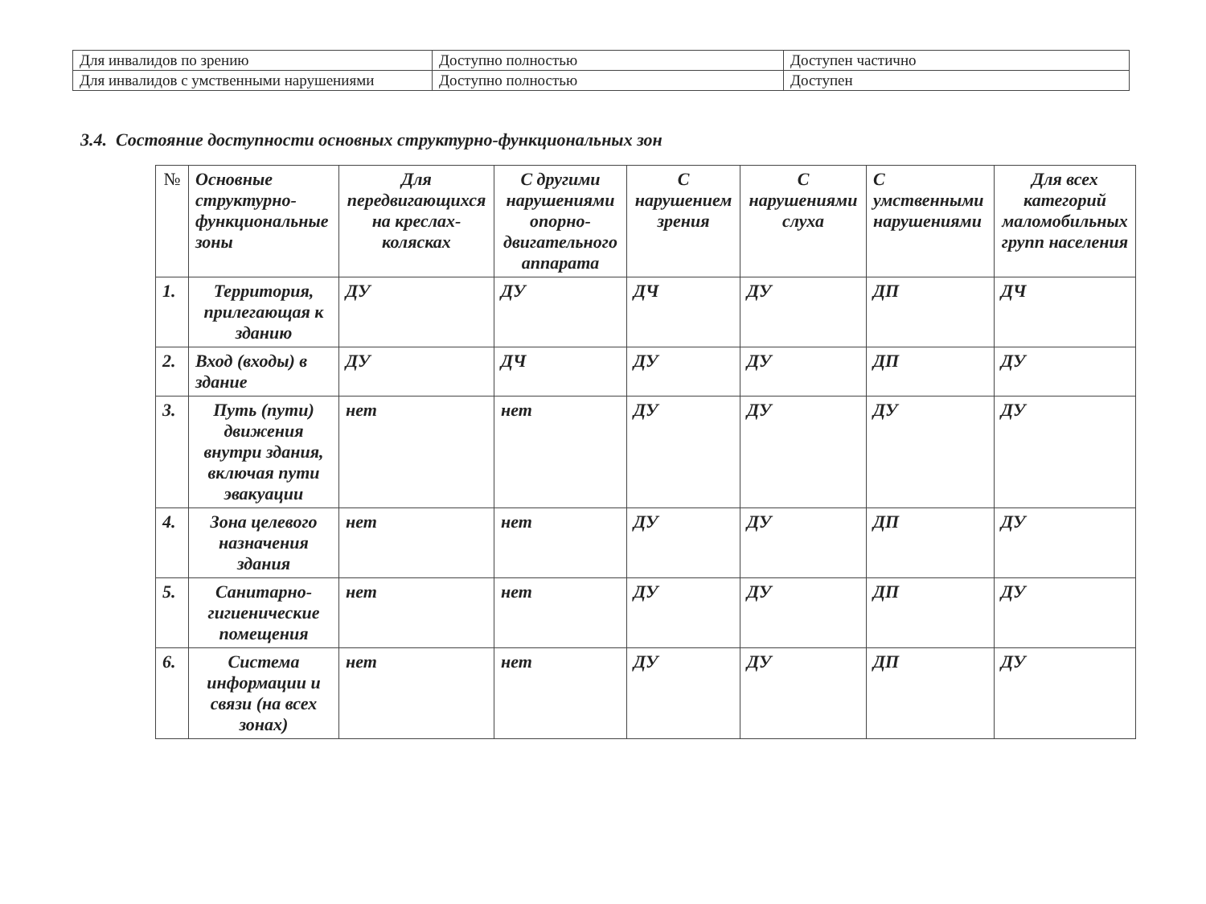| Для инвалидов по зрению | Доступно полностью | Доступен частично |
| Для инвалидов с умственными нарушениями | Доступно полностью | Доступен |
3.4. Состояние доступности основных структурно-функциональных зон
| № | Основные структурно-функциональные зоны | Для передвигающихся на креслах-колясках | С другими нарушениями опорно-двигательного аппарата | С нарушением зрения | С нарушениями слуха | С умственными нарушениями | Для всех категорий маломобильных групп населения |
| --- | --- | --- | --- | --- | --- | --- | --- |
| 1. | Территория, прилегающая к зданию | ДУ | ДУ | ДЧ | ДУ | ДП | ДЧ |
| 2. | Вход (входы) в здание | ДУ | ДЧ | ДУ | ДУ | ДП | ДУ |
| 3. | Путь (пути) движения внутри здания, включая пути эвакуации | нет | нет | ДУ | ДУ | ДУ | ДУ |
| 4. | Зона целевого назначения здания | нет | нет | ДУ | ДУ | ДП | ДУ |
| 5. | Санитарно-гигиенические помещения | нет | нет | ДУ | ДУ | ДП | ДУ |
| 6. | Система информации и связи (на всех зонах) | нет | нет | ДУ | ДУ | ДП | ДУ |